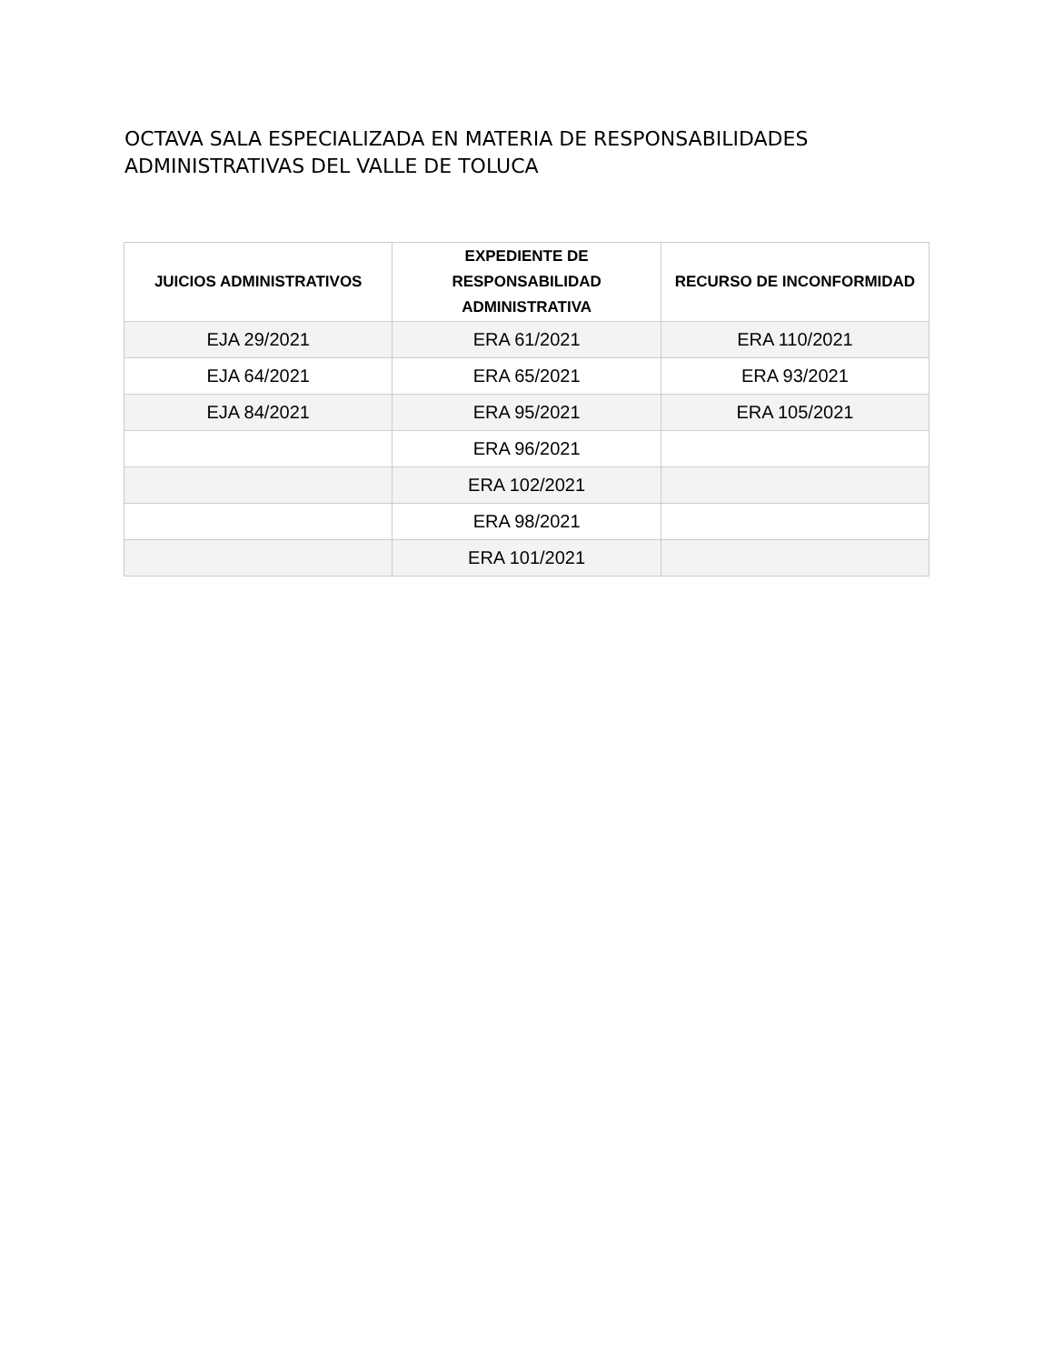OCTAVA SALA ESPECIALIZADA EN MATERIA DE RESPONSABILIDADES ADMINISTRATIVAS DEL VALLE DE TOLUCA
| JUICIOS ADMINISTRATIVOS | EXPEDIENTE DE RESPONSABILIDAD ADMINISTRATIVA | RECURSO DE INCONFORMIDAD |
| --- | --- | --- |
| EJA 29/2021 | ERA 61/2021 | ERA 110/2021 |
| EJA 64/2021 | ERA 65/2021 | ERA 93/2021 |
| EJA 84/2021 | ERA 95/2021 | ERA 105/2021 |
| | ERA 96/2021 | |
| | ERA 102/2021 | |
| | ERA 98/2021 | |
| | ERA 101/2021 | |